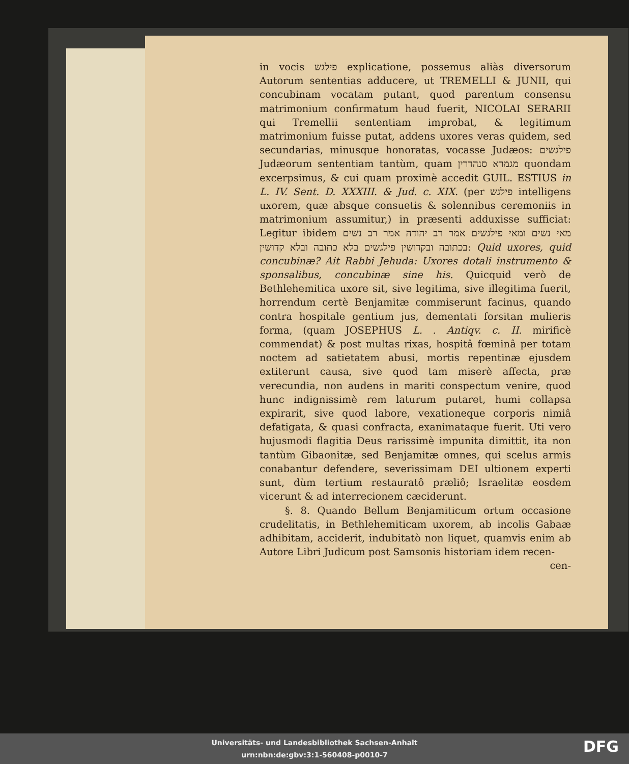in vocis פילגש explicatione, possemus aliàs diversorum Autorum sententias adducere, ut TREMELLI & JUNII, qui concubinam vocatam putant, quod parentum consensu matrimonium confirmatum haud fuerit, NICOLAI SERARII qui Tremellii sententiam improbat, & legitimum matrimonium fuisse putat, addens uxores veras quidem, sed secundarias, minusque honoratas, vocasse Judæos: פילגשים Judæorum sententiam tantùm, quam מגמרא סנהדרין quondam excerpsimus, & cui quam proximè accedit GUIL. ESTIUS in L. IV. Sent. D. XXXIII. & Jud. c. XIX. (per פילגש intelligens uxorem, quæ absque consuetis & solennibus ceremoniis in matrimonium assumitur,) in præsenti adduxisse sufficiat: Legitur ibidem מאי נשים ומאי פילגשים אמר רב יהודה אמר רב נשים בכתובה ובקדושין פילגשים בלא כתובה ובלא קדושין: Quid uxores, quid concubinæ? Ait Rabbi Jehuda: Uxores dotali instrumento & sponsalibus, concubinæ sine his. Quicquid verò de Bethlehemitica uxore sit, sive legitima, sive illegitima fuerit, horrendum certè Benjamitæ commiserunt facinus, quando contra hospitale gentium jus, dementati forsitan mulieris forma, (quam JOSEPHUS L. . Antiqv. c. II. mirificè commendat) & post multas rixas, hospitâ fœminâ per totam noctem ad satietatem abusi, mortis repentinæ ejusdem extiterunt causa, sive quod tam miserè affecta, præ verecundia, non audens in mariti conspectum venire, quod hunc indignissimè rem laturum putaret, humi collapsa expirarit, sive quod labore, vexationeque corporis nimiâ defatigata, & quasi confracta, exanimataque fuerit. Uti vero hujusmodi flagitia Deus rarissimè impunita dimittit, ita non tantùm Gibaonitæ, sed Benjamitæ omnes, qui scelus armis conabantur defendere, severissimam DEI ultionem experti sunt, dùm tertium restauratô præliô; Israelitæ eosdem vicerunt & ad interrecionem cæciderunt.
§. 8. Quando Bellum Benjamiticum ortum occasione crudelitatis, in Bethlehemiticam uxorem, ab incolis Gabaæ adhibitam, acciderit, indubitatò non liquet, quamvis enim ab Autore Libri Judicum post Samsonis historiam idem recen-
cen-
Universitäts- und Landesbibliothek Sachsen-Anhalt
urn:nbn:de:gbv:3:1-560408-p0010-7
DFG